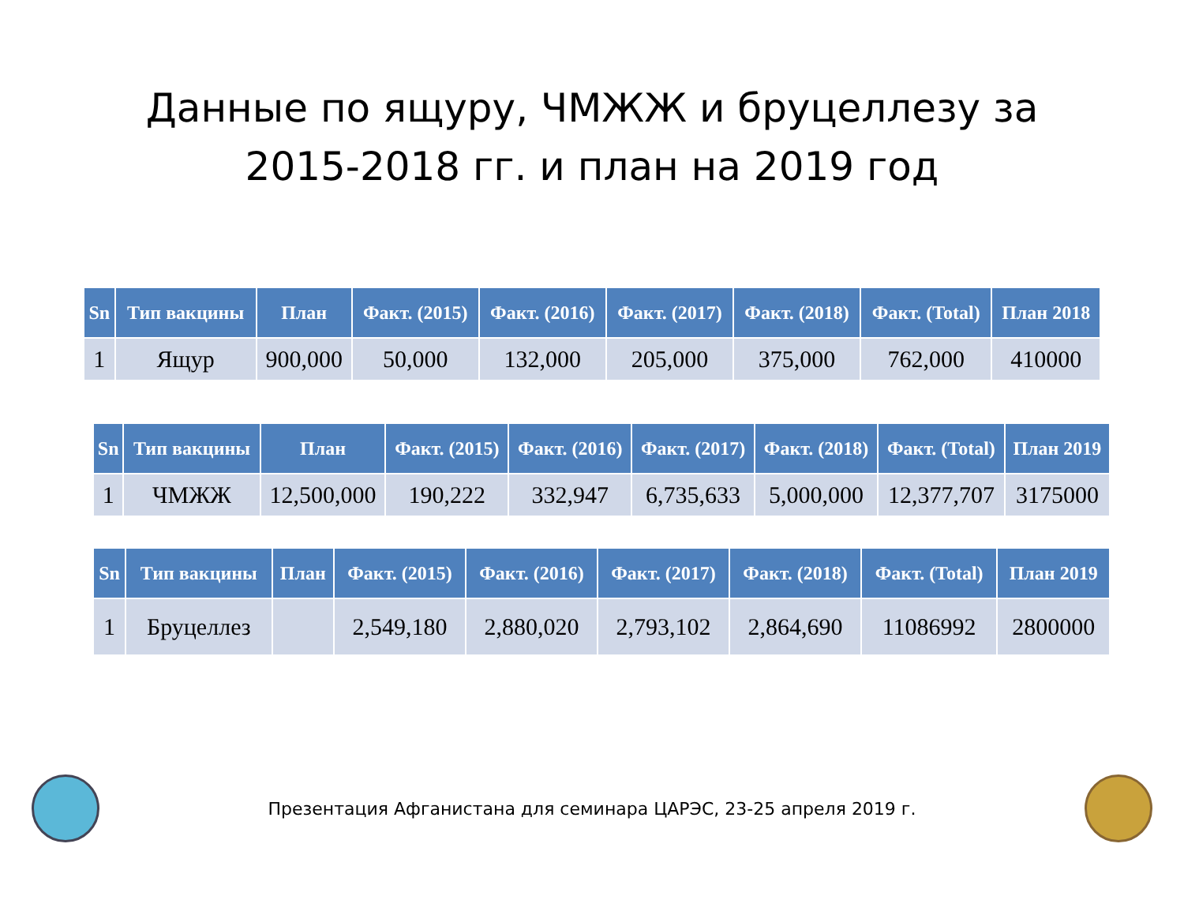Данные по ящуру, ЧМЖЖ и бруцеллезу за
2015-2018 гг. и план на 2019 год
| Sn | Тип вакцины | План | Факт. (2015) | Факт. (2016) | Факт. (2017) | Факт. (2018) | Факт. (Total) | План 2018 |
| --- | --- | --- | --- | --- | --- | --- | --- | --- |
| 1 | Ящур | 900,000 | 50,000 | 132,000 | 205,000 | 375,000 | 762,000 | 410000 |
| Sn | Тип вакцины | План | Факт. (2015) | Факт. (2016) | Факт. (2017) | Факт. (2018) | Факт. (Total) | План 2019 |
| --- | --- | --- | --- | --- | --- | --- | --- | --- |
| 1 | ЧМЖЖ | 12,500,000 | 190,222 | 332,947 | 6,735,633 | 5,000,000 | 12,377,707 | 3175000 |
| Sn | Тип вакцины | План | Факт. (2015) | Факт. (2016) | Факт. (2017) | Факт. (2018) | Факт. (Total) | План 2019 |
| --- | --- | --- | --- | --- | --- | --- | --- | --- |
| 1 | Бруцеллез | | 2,549,180 | 2,880,020 | 2,793,102 | 2,864,690 | 11086992 | 2800000 |
Презентация Афганистана для семинара ЦАРЭС, 23-25 апреля 2019 г.